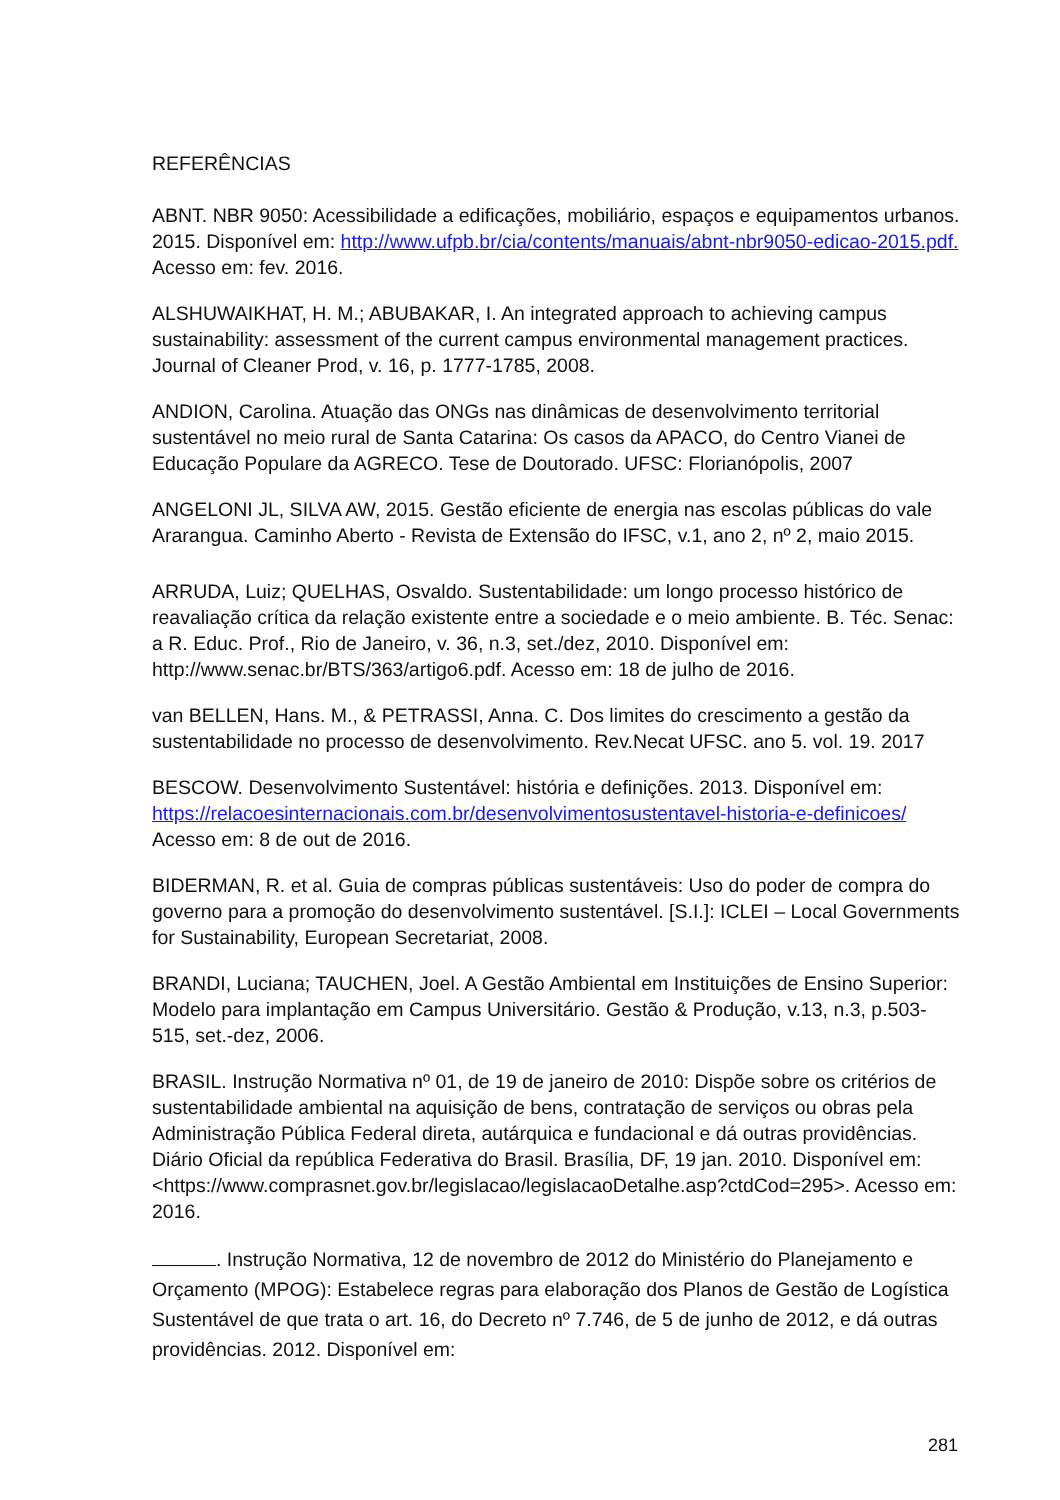REFERÊNCIAS
ABNT. NBR 9050: Acessibilidade a edificações, mobiliário, espaços e equipamentos urbanos. 2015. Disponível em: http://www.ufpb.br/cia/contents/manuais/abnt-nbr9050-edicao-2015.pdf. Acesso em: fev. 2016.
ALSHUWAIKHAT, H. M.; ABUBAKAR, I. An integrated approach to achieving campus sustainability: assessment of the current campus environmental management practices. Journal of Cleaner Prod, v. 16, p. 1777-1785, 2008.
ANDION, Carolina. Atuação das ONGs nas dinâmicas de desenvolvimento territorial sustentável no meio rural de Santa Catarina: Os casos da APACO, do Centro Vianei de Educação Populare da AGRECO. Tese de Doutorado. UFSC: Florianópolis, 2007
ANGELONI JL, SILVA AW, 2015. Gestão eficiente de energia nas escolas públicas do vale Ararangua. Caminho Aberto - Revista de Extensão do IFSC, v.1, ano 2, nº 2, maio 2015.
ARRUDA, Luiz; QUELHAS, Osvaldo. Sustentabilidade: um longo processo histórico de reavaliação crítica da relação existente entre a sociedade e o meio ambiente. B. Téc. Senac: a R. Educ. Prof., Rio de Janeiro, v. 36, n.3, set./dez, 2010. Disponível em: http://www.senac.br/BTS/363/artigo6.pdf. Acesso em: 18 de julho de 2016.
van BELLEN, Hans. M., & PETRASSI, Anna. C. Dos limites do crescimento a gestão da sustentabilidade no processo de desenvolvimento. Rev.Necat UFSC. ano 5. vol. 19. 2017
BESCOW. Desenvolvimento Sustentável: história e definições. 2013. Disponível em: https://relacoesinternacionais.com.br/desenvolvimentosustentavel-historia-e-definicoes/ Acesso em: 8 de out de 2016.
BIDERMAN, R. et al. Guia de compras públicas sustentáveis: Uso do poder de compra do governo para a promoção do desenvolvimento sustentável. [S.I.]: ICLEI – Local Governments for Sustainability, European Secretariat, 2008.
BRANDI, Luciana; TAUCHEN, Joel. A Gestão Ambiental em Instituições de Ensino Superior: Modelo para implantação em Campus Universitário. Gestão & Produção, v.13, n.3, p.503-515, set.-dez, 2006.
BRASIL. Instrução Normativa nº 01, de 19 de janeiro de 2010: Dispõe sobre os critérios de sustentabilidade ambiental na aquisição de bens, contratação de serviços ou obras pela Administração Pública Federal direta, autárquica e fundacional e dá outras providências. Diário Oficial da república Federativa do Brasil. Brasília, DF, 19 jan. 2010. Disponível em: <https://www.comprasnet.gov.br/legislacao/legislacaoDetalhe.asp?ctdCod=295>. Acesso em: 2016.
. Instrução Normativa, 12 de novembro de 2012 do Ministério do Planejamento e Orçamento (MPOG): Estabelece regras para elaboração dos Planos de Gestão de Logística Sustentável de que trata o art. 16, do Decreto nº 7.746, de 5 de junho de 2012, e dá outras providências. 2012. Disponível em:
281